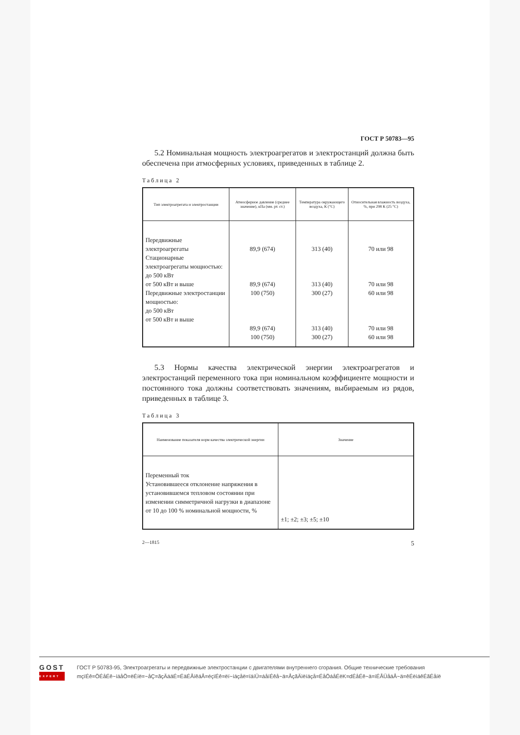ГОСТ Р 50783—95
5.2 Номинальная мощность электроагрегатов и электростанций должна быть обеспечена при атмосферных условиях, приведенных в таблице 2.
Таблица 2
| Тип электроагрегата и электростанции | Атмосферное давление (среднее значение), кПа (мм. рт. ст.) | Температура окружающего воздуха, К (°С) | Относительная влажность воздуха, %, при 298 К (25 °С) |
| --- | --- | --- | --- |
| Передвижные электроагрегаты Стационарные электроагрегаты мощностью: до 500 кВт от 500 кВт и выше Передвижные электростанции мощностью: до 500 кВт от 500 кВт и выше | 89,9 (674) 89,9 (674) 100 (750) 89,9 (674) 100 (750) | 313 (40) 313 (40) 300 (27) 313 (40) 300 (27) | 70 или 98 70 или 98 60 или 98 70 или 98 60 или 98 |
5.3 Нормы качества электрической энергии электроагрегатов и электростанций переменного тока при номинальном коэффициенте мощности и постоянного тока должны соответствовать значениям, выбираемым из рядов, приведенных в таблице 3.
Таблица 3
| Наименование показателя норм качества электрической энергии | Значение |
| --- | --- |
| Переменный ток Установившееся отклонение напряжения в установившемся тепловом состоянии при изменении симметричной нагрузки в диапазоне от 10 до 100 % номинальной мощности, % | ±1; ±2; ±3; ±5; ±10 |
2—1815 5
GOST
EXPERT
ГОСТ Р 50783-95, Электроагрегаты и передвижные электростанции с двигателями внутреннего сгорания. Общие технические требования
mçïÉê=ÖÉåÉê~íáåÖ=ëÉíë=~åÇ=ãçÄáäÉ=ÉäÉÅíêáÅ=éçïÉê=ëí~íáçåë=ïáíÜ=áåíÉêå~ä=ÅçãÄìëíáçå=ÉåÖáåÉëK=dÉåÉê~ä=íÉÅÜåáÅ~ä=êÉèìáêÉãÉåíë